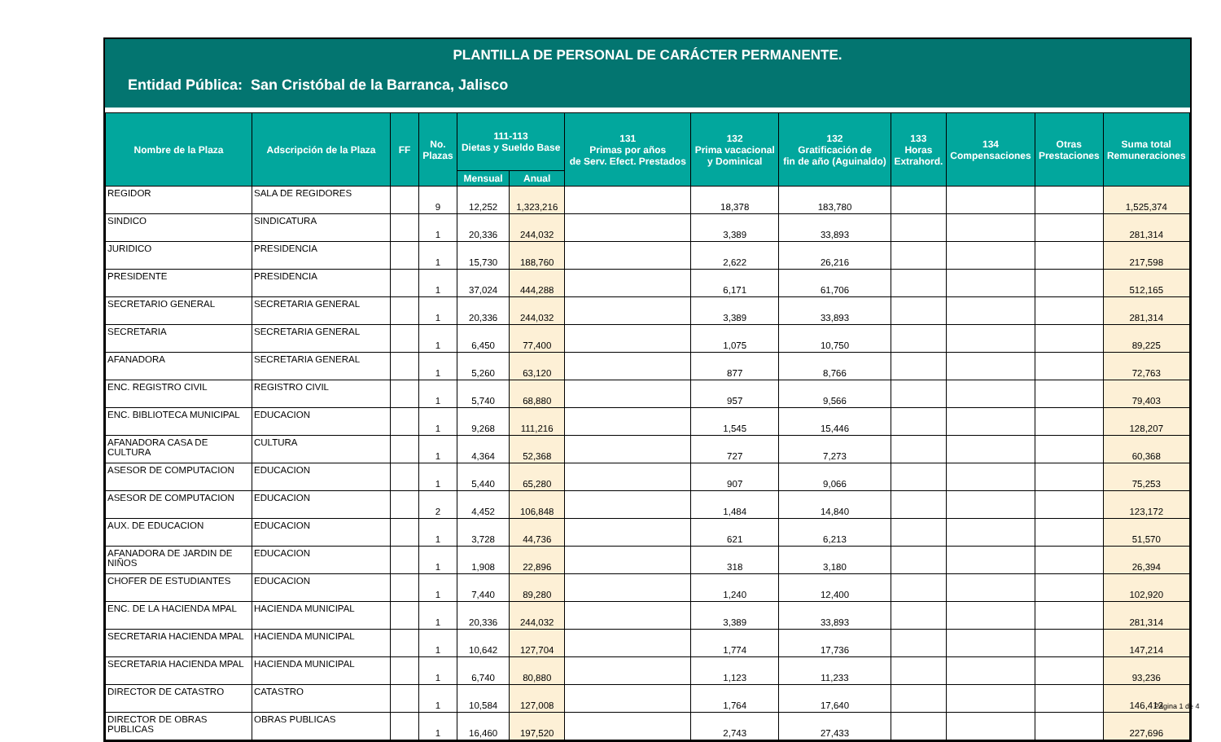PLANTILLA DE PERSONAL DE CARÁCTER PERMANENTE.
Entidad Pública: San Cristóbal de la Barranca, Jalisco
| Nombre de la Plaza | Adscripción de la Plaza | FF | No. Plazas | 111-113 Dietas y Sueldo Base | | 131 Primas por años de Serv. Efect. Prestados | 132 Prima vacacional y Dominical | 132 Gratificación de fin de año (Aguinaldo) | 133 Horas Extrahord. | 134 Compensaciones | Otras Prestaciones | Suma total Remuneraciones |
| --- | --- | --- | --- | --- | --- | --- | --- | --- | --- | --- | --- | --- |
| | | | | Mensual | Anual | | | | | | | |
| REGIDOR | SALA DE REGIDORES | | 9 | 12,252 | 1,323,216 | | 18,378 | 183,780 | | | | 1,525,374 |
| SINDICO | SINDICATURA | | 1 | 20,336 | 244,032 | | 3,389 | 33,893 | | | | 281,314 |
| JURIDICO | PRESIDENCIA | | 1 | 15,730 | 188,760 | | 2,622 | 26,216 | | | | 217,598 |
| PRESIDENTE | PRESIDENCIA | | 1 | 37,024 | 444,288 | | 6,171 | 61,706 | | | | 512,165 |
| SECRETARIO GENERAL | SECRETARIA GENERAL | | 1 | 20,336 | 244,032 | | 3,389 | 33,893 | | | | 281,314 |
| SECRETARIA | SECRETARIA GENERAL | | 1 | 6,450 | 77,400 | | 1,075 | 10,750 | | | | 89,225 |
| AFANADORA | SECRETARIA GENERAL | | 1 | 5,260 | 63,120 | | 877 | 8,766 | | | | 72,763 |
| ENC. REGISTRO CIVIL | REGISTRO CIVIL | | 1 | 5,740 | 68,880 | | 957 | 9,566 | | | | 79,403 |
| ENC. BIBLIOTECA MUNICIPAL | EDUCACION | | 1 | 9,268 | 111,216 | | 1,545 | 15,446 | | | | 128,207 |
| AFANADORA CASA DE CULTURA | CULTURA | | 1 | 4,364 | 52,368 | | 727 | 7,273 | | | | 60,368 |
| ASESOR DE COMPUTACION | EDUCACION | | 1 | 5,440 | 65,280 | | 907 | 9,066 | | | | 75,253 |
| ASESOR DE COMPUTACION | EDUCACION | | 2 | 4,452 | 106,848 | | 1,484 | 14,840 | | | | 123,172 |
| AUX. DE EDUCACION | EDUCACION | | 1 | 3,728 | 44,736 | | 621 | 6,213 | | | | 51,570 |
| AFANADORA DE JARDIN DE NIÑOS | EDUCACION | | 1 | 1,908 | 22,896 | | 318 | 3,180 | | | | 26,394 |
| CHOFER DE ESTUDIANTES | EDUCACION | | 1 | 7,440 | 89,280 | | 1,240 | 12,400 | | | | 102,920 |
| ENC. DE LA HACIENDA MPAL | HACIENDA MUNICIPAL | | 1 | 20,336 | 244,032 | | 3,389 | 33,893 | | | | 281,314 |
| SECRETARIA HACIENDA MPAL | HACIENDA MUNICIPAL | | 1 | 10,642 | 127,704 | | 1,774 | 17,736 | | | | 147,214 |
| SECRETARIA HACIENDA MPAL | HACIENDA MUNICIPAL | | 1 | 6,740 | 80,880 | | 1,123 | 11,233 | | | | 93,236 |
| DIRECTOR DE CATASTRO | CATASTRO | | 1 | 10,584 | 127,008 | | 1,764 | 17,640 | | | | 146,412 |
| DIRECTOR DE OBRAS PUBLICAS | OBRAS PUBLICAS | | 1 | 16,460 | 197,520 | | 2,743 | 27,433 | | | | 227,696 |
Página 1 de 4